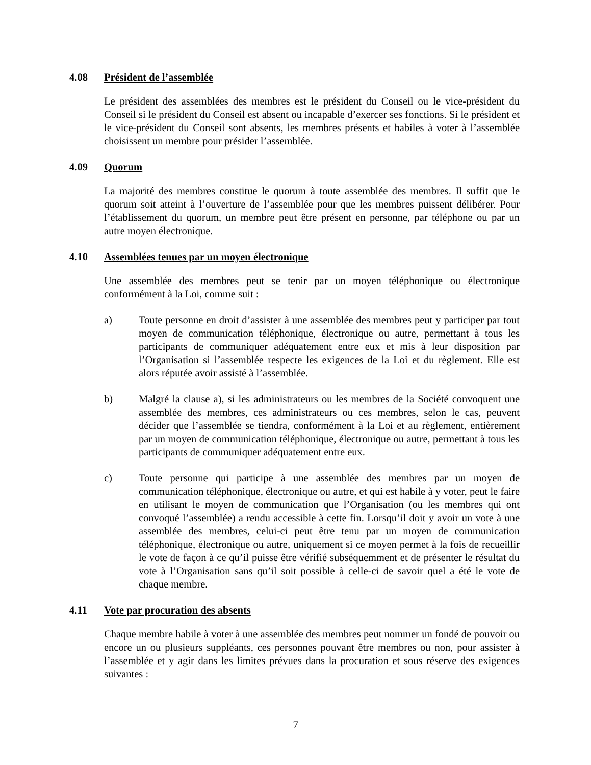4.08 Président de l’assemblée
Le président des assemblées des membres est le président du Conseil ou le vice-président du Conseil si le président du Conseil est absent ou incapable d’exercer ses fonctions. Si le président et le vice-président du Conseil sont absents, les membres présents et habiles à voter à l’assemblée choisissent un membre pour présider l’assemblée.
4.09 Quorum
La majorité des membres constitue le quorum à toute assemblée des membres. Il suffit que le quorum soit atteint à l’ouverture de l’assemblée pour que les membres puissent délibérer. Pour l’établissement du quorum, un membre peut être présent en personne, par téléphone ou par un autre moyen électronique.
4.10 Assemblées tenues par un moyen électronique
Une assemblée des membres peut se tenir par un moyen téléphonique ou électronique conformément à la Loi, comme suit :
a) Toute personne en droit d’assister à une assemblée des membres peut y participer par tout moyen de communication téléphonique, électronique ou autre, permettant à tous les participants de communiquer adéquatement entre eux et mis à leur disposition par l’Organisation si l’assemblée respecte les exigences de la Loi et du règlement. Elle est alors réputée avoir assisté à l’assemblée.
b) Malgré la clause a), si les administrateurs ou les membres de la Société convoquent une assemblée des membres, ces administrateurs ou ces membres, selon le cas, peuvent décider que l’assemblée se tiendra, conformément à la Loi et au règlement, entièrement par un moyen de communication téléphonique, électronique ou autre, permettant à tous les participants de communiquer adéquatement entre eux.
c) Toute personne qui participe à une assemblée des membres par un moyen de communication téléphonique, électronique ou autre, et qui est habile à y voter, peut le faire en utilisant le moyen de communication que l’Organisation (ou les membres qui ont convoqué l’assemblée) a rendu accessible à cette fin. Lorsqu’il doit y avoir un vote à une assemblée des membres, celui-ci peut être tenu par un moyen de communication téléphonique, électronique ou autre, uniquement si ce moyen permet à la fois de recueillir le vote de façon à ce qu’il puisse être vérifié subséquemment et de présenter le résultat du vote à l’Organisation sans qu’il soit possible à celle-ci de savoir quel a été le vote de chaque membre.
4.11 Vote par procuration des absents
Chaque membre habile à voter à une assemblée des membres peut nommer un fondé de pouvoir ou encore un ou plusieurs suppléants, ces personnes pouvant être membres ou non, pour assister à l’assemblée et y agir dans les limites prévues dans la procuration et sous réserve des exigences suivantes :
7